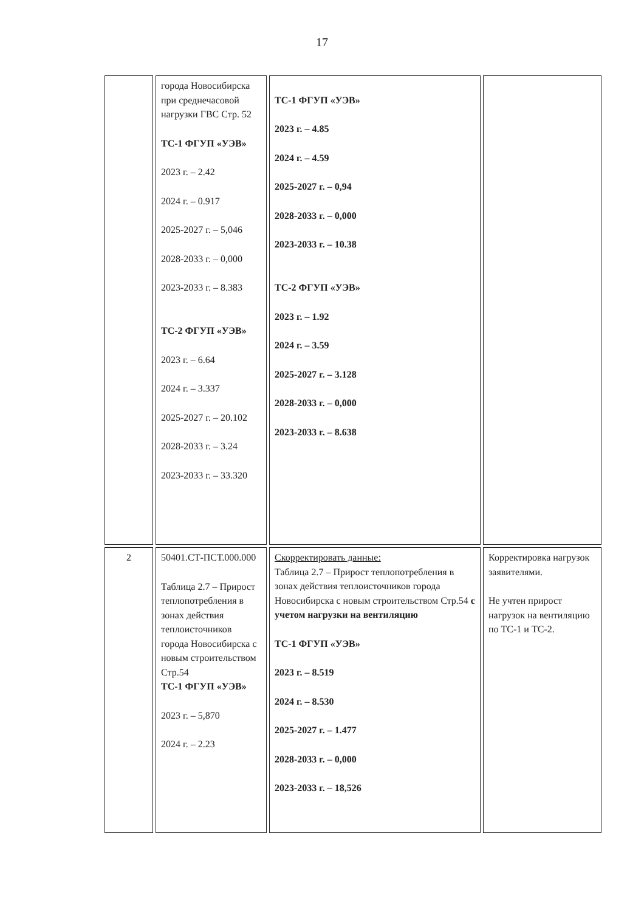17
| | города Новосибирска при среднечасовой нагрузки ГВС Стр. 52 ТС-1 ФГУП «УЭВ» 2023 г. – 2.42 2024 г. – 0.917 2025-2027 г. – 5,046 2028-2033 г. – 0,000 2023-2033 г. – 8.383 ТС-2 ФГУП «УЭВ» 2023 г. – 6.64 2024 г. – 3.337 2025-2027 г. – 20.102 2028-2033 г. – 3.24 2023-2033 г. – 33.320 | ТС-1 ФГУП «УЭВ» 2023 г. – 4.85 2024 г. – 4.59 2025-2027 г. – 0,94 2028-2033 г. – 0,000 2023-2033 г. – 10.38 ТС-2 ФГУП «УЭВ» 2023 г. – 1.92 2024 г. – 3.59 2025-2027 г. – 3.128 2028-2033 г. – 0,000 2023-2033 г. – 8.638 | |
| 2 | 50401.СТ-ПСТ.000.000 Таблица 2.7 – Прирост теплопотребления в зонах действия теплоисточников города Новосибирска с новым строительством Стр.54 ТС-1 ФГУП «УЭВ» 2023 г. – 5,870 2024 г. – 2.23 | Скорректировать данные: Таблица 2.7 – Прирост теплопотребления в зонах действия теплоисточников города Новосибирска с новым строительством Стр.54 с учетом нагрузки на вентиляцию ТС-1 ФГУП «УЭВ» 2023 г. – 8.519 2024 г. – 8.530 2025-2027 г. – 1.477 2028-2033 г. – 0,000 2023-2033 г. – 18,526 | Корректировка нагрузок заявителями. Не учтен прирост нагрузок на вентиляцию по ТС-1 и ТС-2. |